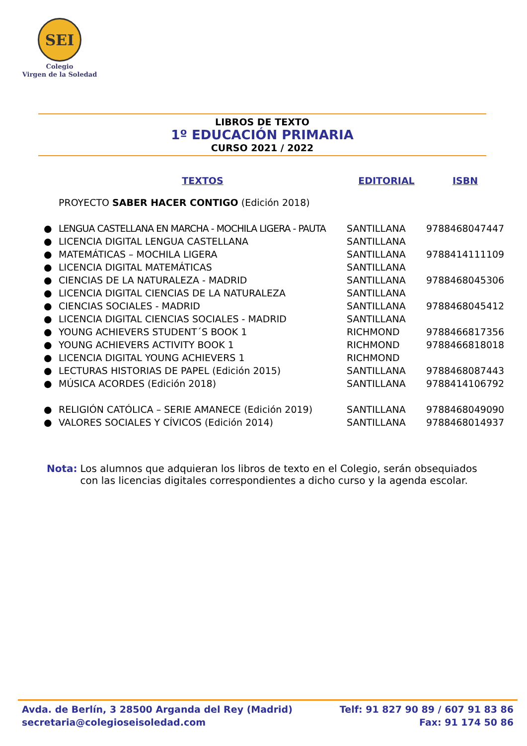SEI
Colegio
Virgen de la Soledad
LIBROS DE TEXTO
1º EDUCACIÓN PRIMARIA
CURSO 2021 / 2022
| | TEXTOS | EDITORIAL | ISBN |
| --- | --- | --- | --- |
| | PROYECTO SABER HACER CONTIGO (Edición 2018) | | |
| ● | LENGUA CASTELLANA EN MARCHA - MOCHILA LIGERA - PAUTA | SANTILLANA | 9788468047447 |
| ● | LICENCIA DIGITAL LENGUA CASTELLANA | SANTILLANA | |
| ● | MATEMÁTICAS – MOCHILA LIGERA | SANTILLANA | 9788414111109 |
| ● | LICENCIA DIGITAL MATEMÁTICAS | SANTILLANA | |
| ● | CIENCIAS DE LA NATURALEZA - MADRID | SANTILLANA | 9788468045306 |
| ● | LICENCIA DIGITAL CIENCIAS DE LA NATURALEZA | SANTILLANA | |
| ● | CIENCIAS SOCIALES - MADRID | SANTILLANA | 9788468045412 |
| ● | LICENCIA DIGITAL CIENCIAS SOCIALES - MADRID | SANTILLANA | |
| ● | YOUNG ACHIEVERS STUDENT´S BOOK 1 | RICHMOND | 9788466817356 |
| ● | YOUNG ACHIEVERS ACTIVITY BOOK 1 | RICHMOND | 9788466818018 |
| ● | LICENCIA DIGITAL YOUNG ACHIEVERS 1 | RICHMOND | |
| ● | LECTURAS HISTORIAS DE PAPEL (Edición 2015) | SANTILLANA | 9788468087443 |
| ● | MÚSICA ACORDES (Edición 2018) | SANTILLANA | 9788414106792 |
| ● | RELIGIÓN CATÓLICA – SERIE AMANECE (Edición 2019) | SANTILLANA | 9788468049090 |
| ● | VALORES SOCIALES Y CÍVICOS (Edición 2014) | SANTILLANA | 9788468014937 |
Nota: Los alumnos que adquieran los libros de texto en el Colegio, serán obsequiados con las licencias digitales correspondientes a dicho curso y la agenda escolar.
Avda. de Berlín, 3 28500 Arganda del Rey (Madrid)
secretaria@colegioseisoledad.com
Telf: 91 827 90 89 / 607 91 83 86
Fax: 91 174 50 86